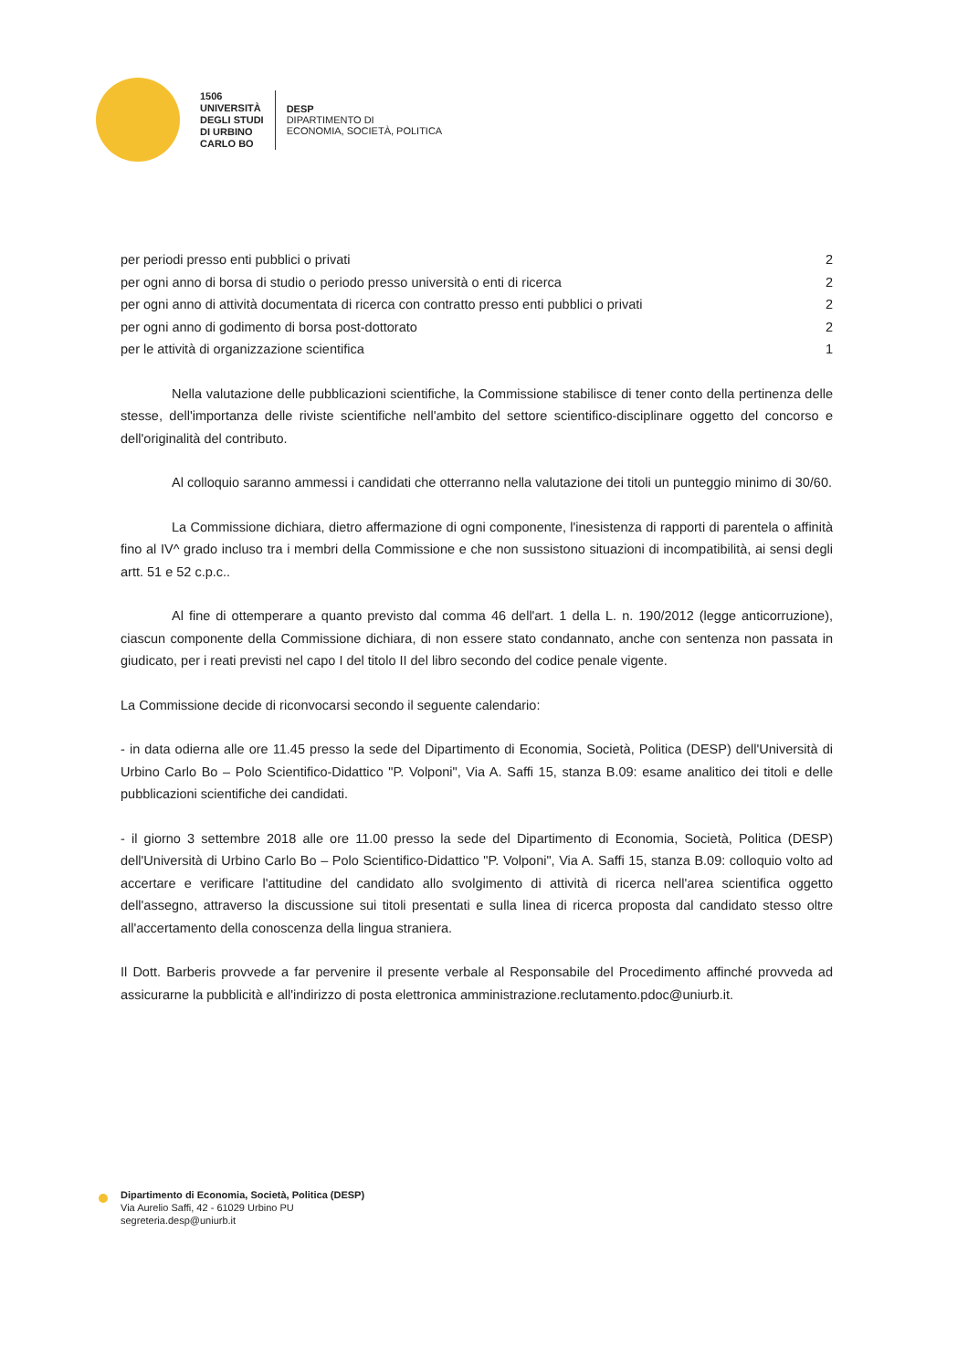1506
UNIVERSITÀ
DEGLI STUDI
DI URBINO
CARLO BO
DESP
DIPARTIMENTO DI
ECONOMIA, SOCIETÀ, POLITICA
| per periodi presso enti pubblici o privati | 2 |
| per ogni anno di borsa di studio o periodo presso università o enti di ricerca | 2 |
| per ogni anno di attività documentata di ricerca con contratto presso enti pubblici o privati | 2 |
| per ogni anno di godimento di borsa post-dottorato | 2 |
| per le attività di organizzazione scientifica | 1 |
Nella valutazione delle pubblicazioni scientifiche, la Commissione stabilisce di tener conto della pertinenza delle stesse, dell'importanza delle riviste scientifiche nell'ambito del settore scientifico-disciplinare oggetto del concorso e dell'originalità del contributo.
Al colloquio saranno ammessi i candidati che otterranno nella valutazione dei titoli un punteggio minimo di 30/60.
La Commissione dichiara, dietro affermazione di ogni componente, l'inesistenza di rapporti di parentela o affinità fino al IV^ grado incluso tra i membri della Commissione e che non sussistono situazioni di incompatibilità, ai sensi degli artt. 51 e 52 c.p.c..
Al fine di ottemperare a quanto previsto dal comma 46 dell'art. 1 della L. n. 190/2012 (legge anticorruzione), ciascun componente della Commissione dichiara, di non essere stato condannato, anche con sentenza non passata in giudicato, per i reati previsti nel capo I del titolo II del libro secondo del codice penale vigente.
La Commissione decide di riconvocarsi secondo il seguente calendario:
- in data odierna alle ore 11.45 presso la sede del Dipartimento di Economia, Società, Politica (DESP) dell'Università di Urbino Carlo Bo – Polo Scientifico-Didattico "P. Volponi", Via A. Saffi 15, stanza B.09: esame analitico dei titoli e delle pubblicazioni scientifiche dei candidati.
- il giorno 3 settembre 2018 alle ore 11.00 presso la sede del Dipartimento di Economia, Società, Politica (DESP) dell'Università di Urbino Carlo Bo – Polo Scientifico-Didattico "P. Volponi", Via A. Saffi 15, stanza B.09: colloquio volto ad accertare e verificare l'attitudine del candidato allo svolgimento di attività di ricerca nell'area scientifica oggetto dell'assegno, attraverso la discussione sui titoli presentati e sulla linea di ricerca proposta dal candidato stesso oltre all'accertamento della conoscenza della lingua straniera.
Il Dott. Barberis provvede a far pervenire il presente verbale al Responsabile del Procedimento affinché provveda ad assicurarne la pubblicità e all'indirizzo di posta elettronica amministrazione.reclutamento.pdoc@uniurb.it.
Dipartimento di Economia, Società, Politica (DESP)
Via Aurelio Saffi, 42 - 61029 Urbino PU
segreteria.desp@uniurb.it
​